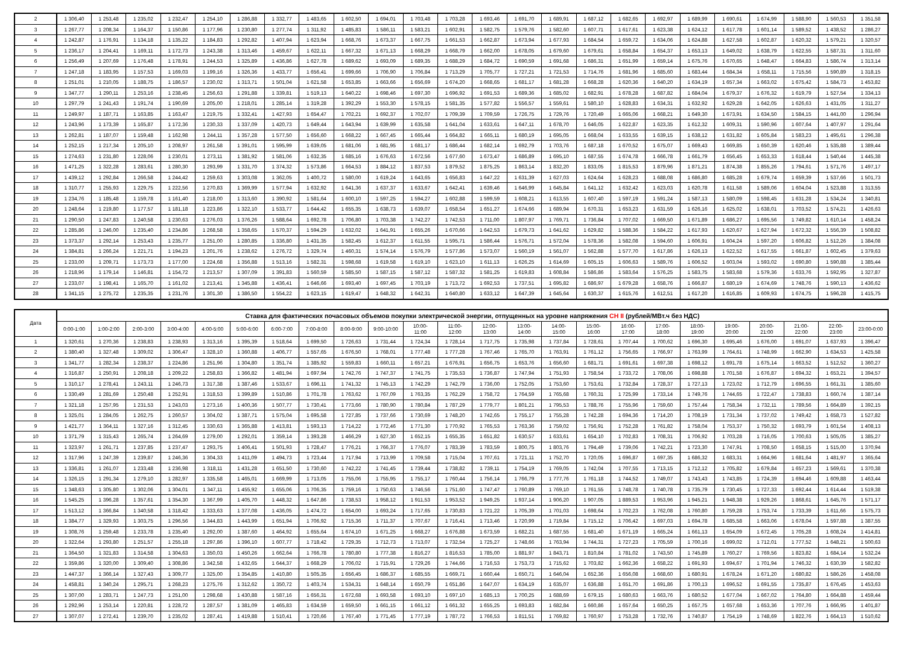| 2 | 1 306,40 | 1 253,48 | 1 235,02 | 1 232,47 | 1 254,10 | 1 286,88 | 1 332,77 | 1 483,65 | 1 602,50 | 1 694,01 | 1 703,48 | 1 703,28 | 1 693,46 | 1 691,70 | 1 689,91 | 1 687,12 | 1 682,65 | 1 692,97 | 1 689,99 | 1 690,61 | 1 674,99 | 1 588,90 | 1 560,53 | 1 351,58 |
| 3 | 1 267,77 | 1 208,34 | 1 164,37 | 1 150,86 | 1 177,96 | 1 230,80 | 1 277,74 | 1 311,92 | 1 485,83 | 1 586,11 | 1 583,21 | 1 602,91 | 1 582,75 | 1 579,76 | 1 582,60 | 1 607,71 | 1 617,61 | 1 623,38 | 1 624,12 | 1 617,78 | 1 601,14 | 1 589,52 | 1 438,52 | 1 286,27 |
| 4 | 1 242,87 | 1 176,91 | 1 134,18 | 1 135,22 | 1 184,83 | 1 292,82 | 1 407,94 | 1 623,94 | 1 668,76 | 1 673,37 | 1 667,75 | 1 661,53 | 1 662,87 | 1 673,94 | 1 677,93 | 1 684,54 | 1 659,72 | 1 634,06 | 1 624,88 | 1 627,58 | 1 602,87 | 1 620,32 | 1 579,21 | 1 320,57 |
| 5 | 1 236,17 | 1 204,41 | 1 169,11 | 1 172,73 | 1 243,38 | 1 313,46 | 1 459,67 | 1 622,11 | 1 667,32 | 1 671,13 | 1 668,29 | 1 668,79 | 1 662,00 | 1 678,05 | 1 679,60 | 1 679,61 | 1 658,84 | 1 654,37 | 1 653,13 | 1 649,02 | 1 638,79 | 1 622,55 | 1 587,31 | 1 311,60 |
| 6 | 1 256,49 | 1 207,69 | 1 176,48 | 1 178,91 | 1 244,53 | 1 325,89 | 1 436,86 | 1 627,78 | 1 689,62 | 1 693,09 | 1 689,35 | 1 688,29 | 1 684,72 | 1 690,59 | 1 691,68 | 1 686,31 | 1 651,99 | 1 659,14 | 1 675,76 | 1 670,65 | 1 648,47 | 1 664,83 | 1 586,74 | 1 313,14 |
| 7 | 1 247,18 | 1 183,95 | 1 157,53 | 1 169,03 | 1 199,16 | 1 326,36 | 1 433,77 | 1 656,41 | 1 699,66 | 1 706,90 | 1 706,84 | 1 713,29 | 1 705,77 | 1 727,21 | 1 721,53 | 1 714,76 | 1 681,96 | 1 685,60 | 1 683,44 | 1 684,34 | 1 658,11 | 1 715,56 | 1 590,89 | 1 318,15 |
| 8 | 1 251,01 | 1 210,05 | 1 188,75 | 1 186,57 | 1 230,02 | 1 313,71 | 1 501,04 | 1 621,58 | 1 653,85 | 1 663,66 | 1 656,69 | 1 674,20 | 1 668,65 | 1 681,17 | 1 681,28 | 1 668,28 | 1 620,36 | 1 640,20 | 1 634,19 | 1 657,34 | 1 663,02 | 1 675,42 | 1 584,73 | 1 453,82 |
| 9 | 1 347,77 | 1 290,11 | 1 253,16 | 1 238,45 | 1 256,63 | 1 291,88 | 1 339,81 | 1 519,13 | 1 640,22 | 1 698,46 | 1 697,30 | 1 696,92 | 1 691,53 | 1 689,36 | 1 685,02 | 1 682,91 | 1 678,28 | 1 687,82 | 1 684,04 | 1 679,37 | 1 676,32 | 1 619,79 | 1 527,54 | 1 334,13 |
| 10 | 1 297,79 | 1 241,43 | 1 191,74 | 1 190,69 | 1 205,00 | 1 218,01 | 1 285,14 | 1 319,28 | 1 392,29 | 1 553,30 | 1 578,15 | 1 581,35 | 1 577,82 | 1 556,57 | 1 559,61 | 1 580,10 | 1 628,83 | 1 634,31 | 1 632,92 | 1 629,28 | 1 642,05 | 1 626,63 | 1 431,05 | 1 311,27 |
| 11 | 1 249,97 | 1 187,71 | 1 163,85 | 1 163,47 | 1 219,75 | 1 332,41 | 1 427,93 | 1 654,47 | 1 702,21 | 1 692,37 | 1 702,07 | 1 709,39 | 1 709,59 | 1 726,75 | 1 729,76 | 1 720,49 | 1 665,06 | 1 668,21 | 1 649,30 | 1 673,91 | 1 634,50 | 1 584,15 | 1 441,00 | 1 296,94 |
| 12 | 1 243,96 | 1 173,39 | 1 165,87 | 1 172,36 | 1 230,33 | 1 337,09 | 1 420,73 | 1 649,44 | 1 643,94 | 1 639,99 | 1 635,58 | 1 641,04 | 1 633,61 | 1 647,11 | 1 678,70 | 1 646,05 | 1 622,87 | 1 623,35 | 1 612,32 | 1 609,31 | 1 590,96 | 1 607,64 | 1 407,97 | 1 291,64 |
| 13 | 1 262,81 | 1 187,07 | 1 159,48 | 1 162,98 | 1 244,11 | 1 357,28 | 1 577,50 | 1 656,60 | 1 668,22 | 1 667,45 | 1 665,44 | 1 664,82 | 1 665,11 | 1 680,19 | 1 695,05 | 1 668,04 | 1 633,55 | 1 639,15 | 1 638,12 | 1 631,82 | 1 605,84 | 1 583,23 | 1 495,61 | 1 296,38 |
| 14 | 1 252,15 | 1 217,34 | 1 205,10 | 1 208,97 | 1 261,58 | 1 391,01 | 1 595,99 | 1 639,05 | 1 681,06 | 1 681,95 | 1 681,17 | 1 686,44 | 1 682,14 | 1 692,79 | 1 703,76 | 1 687,18 | 1 670,52 | 1 675,07 | 1 669,43 | 1 669,85 | 1 650,39 | 1 620,46 | 1 535,88 | 1 389,44 |
| 15 | 1 274,63 | 1 231,80 | 1 228,06 | 1 230,01 | 1 273,11 | 1 381,92 | 1 581,06 | 1 632,35 | 1 685,16 | 1 676,63 | 1 672,56 | 1 677,60 | 1 673,47 | 1 686,89 | 1 695,10 | 1 687,55 | 1 674,78 | 1 666,78 | 1 661,79 | 1 656,45 | 1 653,33 | 1 618,44 | 1 540,44 | 1 445,38 |
| 16 | 1 471,25 | 1 322,28 | 1 283,61 | 1 280,30 | 1 293,99 | 1 331,70 | 1 374,32 | 1 573,86 | 1 664,53 | 1 884,12 | 1 837,53 | 1 879,52 | 1 875,25 | 1 863,14 | 1 832,20 | 1 833,05 | 1 815,53 | 1 879,96 | 1 871,21 | 1 874,38 | 1 855,26 | 1 794,61 | 1 571,76 | 1 497,17 |
| 17 | 1 439,12 | 1 292,84 | 1 266,58 | 1 244,42 | 1 259,63 | 1 303,08 | 1 362,05 | 1 400,72 | 1 580,00 | 1 619,24 | 1 643,65 | 1 656,83 | 1 647,22 | 1 631,39 | 1 627,03 | 1 624,64 | 1 628,23 | 1 688,08 | 1 686,80 | 1 685,28 | 1 679,74 | 1 659,39 | 1 537,66 | 1 501,73 |
| 18 | 1 310,77 | 1 255,93 | 1 229,75 | 1 222,56 | 1 270,83 | 1 369,99 | 1 577,94 | 1 632,92 | 1 641,36 | 1 637,37 | 1 633,67 | 1 642,41 | 1 639,46 | 1 646,99 | 1 645,84 | 1 641,12 | 1 632,42 | 1 623,03 | 1 620,78 | 1 611,58 | 1 589,06 | 1 604,04 | 1 523,88 | 1 313,55 |
| 19 | 1 234,76 | 1 185,48 | 1 159,78 | 1 161,40 | 1 218,00 | 1 313,60 | 1 390,92 | 1 581,64 | 1 600,10 | 1 597,25 | 1 594,27 | 1 602,88 | 1 599,59 | 1 608,21 | 1 613,55 | 1 607,40 | 1 597,19 | 1 591,24 | 1 587,13 | 1 580,09 | 1 598,45 | 1 631,28 | 1 534,24 | 1 340,81 |
| 20 | 1 248,64 | 1 219,80 | 1 177,57 | 1 181,18 | 1 223,86 | 1 322,10 | 1 533,77 | 1 644,42 | 1 655,35 | 1 638,73 | 1 639,07 | 1 658,54 | 1 651,27 | 1 674,66 | 1 689,94 | 1 670,31 | 1 653,23 | 1 631,59 | 1 626,16 | 1 625,02 | 1 638,01 | 1 703,52 | 1 574,21 | 1 426,63 |
| 21 | 1 290,50 | 1 247,83 | 1 240,58 | 1 230,63 | 1 276,03 | 1 376,26 | 1 588,64 | 1 692,78 | 1 706,80 | 1 703,38 | 1 742,27 | 1 742,53 | 1 711,00 | 1 807,97 | 1 769,71 | 1 736,84 | 1 707,02 | 1 669,50 | 1 671,89 | 1 686,27 | 1 695,56 | 1 749,82 | 1 610,14 | 1 458,24 |
| 22 | 1 285,86 | 1 246,00 | 1 235,40 | 1 234,86 | 1 268,58 | 1 358,65 | 1 570,37 | 1 594,29 | 1 632,02 | 1 641,91 | 1 655,26 | 1 670,66 | 1 642,53 | 1 679,73 | 1 641,62 | 1 629,82 | 1 588,36 | 1 584,22 | 1 617,93 | 1 620,67 | 1 627,94 | 1 672,32 | 1 556,39 | 1 508,82 |
| 23 | 1 373,37 | 1 292,14 | 1 253,43 | 1 235,77 | 1 251,00 | 1 280,85 | 1 336,80 | 1 431,35 | 1 582,45 | 1 612,37 | 1 611,55 | 1 595,71 | 1 586,44 | 1 576,71 | 1 572,04 | 1 578,36 | 1 582,08 | 1 594,60 | 1 606,91 | 1 604,24 | 1 597,20 | 1 606,82 | 1 512,26 | 1 384,08 |
| 24 | 1 384,81 | 1 266,24 | 1 221,71 | 1 194,23 | 1 201,76 | 1 238,62 | 1 276,72 | 1 329,74 | 1 460,31 | 1 574,14 | 1 576,79 | 1 577,86 | 1 573,07 | 1 560,19 | 1 561,07 | 1 562,88 | 1 577,70 | 1 617,86 | 1 626,13 | 1 622,52 | 1 617,55 | 1 661,87 | 1 602,45 | 1 379,63 |
| 25 | 1 233,00 | 1 209,71 | 1 173,73 | 1 177,00 | 1 224,68 | 1 356,88 | 1 513,16 | 1 582,31 | 1 598,68 | 1 619,58 | 1 619,10 | 1 623,10 | 1 611,13 | 1 626,25 | 1 614,69 | 1 605,15 | 1 606,63 | 1 589,76 | 1 606,52 | 1 603,04 | 1 593,02 | 1 690,80 | 1 590,88 | 1 385,44 |
| 26 | 1 218,96 | 1 179,14 | 1 146,81 | 1 154,72 | 1 213,57 | 1 307,09 | 1 391,83 | 1 560,59 | 1 585,50 | 1 587,15 | 1 587,12 | 1 587,32 | 1 581,25 | 1 619,83 | 1 608,84 | 1 586,86 | 1 583,64 | 1 576,25 | 1 583,75 | 1 583,68 | 1 579,36 | 1 633,76 | 1 592,95 | 1 327,87 |
| 27 | 1 233,07 | 1 198,41 | 1 165,70 | 1 161,02 | 1 213,41 | 1 345,88 | 1 436,41 | 1 646,66 | 1 693,40 | 1 697,45 | 1 703,19 | 1 713,72 | 1 692,53 | 1 737,51 | 1 695,82 | 1 686,97 | 1 679,28 | 1 658,76 | 1 666,87 | 1 680,19 | 1 674,69 | 1 748,76 | 1 590,13 | 1 436,62 |
| 28 | 1 341,15 | 1 275,72 | 1 235,35 | 1 231,76 | 1 301,30 | 1 386,50 | 1 554,22 | 1 623,15 | 1 619,47 | 1 648,32 | 1 642,31 | 1 640,80 | 1 633,12 | 1 647,39 | 1 645,64 | 1 630,37 | 1 615,76 | 1 612,51 | 1 617,20 | 1 616,85 | 1 609,93 | 1 674,75 | 1 596,28 | 1 415,75 |
| Дата | Ставка для фактических почасовых объемов покупки электрической энергии, отпущенных на уровне напряжения СН II (рублей/МВт.ч без НДС) | | | | | | | | | | | | | | | | | | | | | | | |
| --- | --- | --- | --- | --- | --- | --- | --- | --- | --- | --- | --- | --- | --- | --- | --- | --- | --- | --- | --- | --- | --- | --- | --- | --- |
| | 0:00-1:00 | 1:00-2:00 | 2:00-3:00 | 3:00-4:00 | 4:00-5:00 | 5:00-6:00 | 6:00-7:00 | 7:00-8:00 | 8:00-9:00 | 9:00-10:00 | 10:00- 11:00 | 11:00- 12:00 | 12:00- 13:00 | 13:00- 14:00 | 14:00- 15:00 | 15:00- 16:00 | 16:00- 17:00 | 17:00- 18:00 | 18:00- 19:00 | 19:00- 20:00 | 20:00- 21:00 | 21:00- 22:00 | 22:00- 23:00 | 23:00-0:00 |
| 1 | 1 320,61 | 1 270,36 | 1 238,83 | 1 238,93 | 1 313,16 | 1 395,39 | 1 518,64 | 1 699,50 | 1 726,63 | 1 731,44 | 1 724,34 | 1 728,14 | 1 717,75 | 1 735,98 | 1 737,84 | 1 728,61 | 1 707,44 | 1 700,62 | 1 696,30 | 1 695,46 | 1 676,00 | 1 691,07 | 1 637,93 | 1 396,47 |
| 2 | 1 380,40 | 1 327,48 | 1 309,02 | 1 306,47 | 1 328,10 | 1 360,88 | 1 406,77 | 1 557,65 | 1 676,50 | 1 768,01 | 1 777,48 | 1 777,28 | 1 767,46 | 1 765,70 | 1 763,91 | 1 761,12 | 1 756,65 | 1 766,97 | 1 763,99 | 1 764,61 | 1 748,99 | 1 662,90 | 1 634,53 | 1 425,58 |
| 3 | 1 341,77 | 1 282,34 | 1 238,37 | 1 224,86 | 1 251,96 | 1 304,80 | 1 351,74 | 1 385,92 | 1 559,83 | 1 660,11 | 1 657,21 | 1 676,91 | 1 656,75 | 1 653,76 | 1 656,60 | 1 681,71 | 1 691,61 | 1 697,38 | 1 698,12 | 1 691,78 | 1 675,14 | 1 663,52 | 1 512,52 | 1 360,27 |
| 4 | 1 316,87 | 1 250,91 | 1 208,18 | 1 209,22 | 1 258,83 | 1 366,82 | 1 481,94 | 1 697,94 | 1 742,76 | 1 747,37 | 1 741,75 | 1 735,53 | 1 736,87 | 1 747,94 | 1 751,93 | 1 758,54 | 1 733,72 | 1 708,06 | 1 698,88 | 1 701,58 | 1 676,87 | 1 694,32 | 1 653,21 | 1 394,57 |
| 5 | 1 310,17 | 1 278,41 | 1 243,11 | 1 246,73 | 1 317,38 | 1 387,46 | 1 533,67 | 1 696,11 | 1 741,32 | 1 745,13 | 1 742,29 | 1 742,79 | 1 736,00 | 1 752,05 | 1 753,60 | 1 753,61 | 1 732,84 | 1 728,37 | 1 727,13 | 1 723,02 | 1 712,79 | 1 696,55 | 1 661,31 | 1 385,60 |
| 6 | 1 330,49 | 1 281,69 | 1 250,48 | 1 252,91 | 1 318,53 | 1 399,89 | 1 510,86 | 1 701,78 | 1 763,62 | 1 767,09 | 1 763,35 | 1 762,29 | 1 758,72 | 1 764,59 | 1 765,68 | 1 760,31 | 1 725,99 | 1 733,14 | 1 749,76 | 1 744,65 | 1 722,47 | 1 738,83 | 1 660,74 | 1 387,14 |
| 7 | 1 321,18 | 1 257,95 | 1 231,53 | 1 243,03 | 1 273,16 | 1 400,36 | 1 507,77 | 1 730,41 | 1 773,66 | 1 780,90 | 1 780,84 | 1 787,29 | 1 779,77 | 1 801,21 | 1 795,53 | 1 788,76 | 1 755,96 | 1 759,60 | 1 757,44 | 1 758,34 | 1 732,11 | 1 789,56 | 1 664,89 | 1 392,15 |
| 8 | 1 325,01 | 1 284,05 | 1 262,75 | 1 260,57 | 1 304,02 | 1 387,71 | 1 575,04 | 1 695,58 | 1 727,85 | 1 737,66 | 1 730,69 | 1 748,20 | 1 742,65 | 1 755,17 | 1 755,28 | 1 742,28 | 1 694,36 | 1 714,20 | 1 708,19 | 1 731,34 | 1 737,02 | 1 749,42 | 1 658,73 | 1 527,82 |
| 9 | 1 421,77 | 1 364,11 | 1 327,16 | 1 312,45 | 1 330,63 | 1 365,88 | 1 413,81 | 1 593,13 | 1 714,22 | 1 772,46 | 1 771,30 | 1 770,92 | 1 765,53 | 1 763,36 | 1 759,02 | 1 756,91 | 1 752,28 | 1 761,82 | 1 758,04 | 1 753,37 | 1 750,32 | 1 693,79 | 1 601,54 | 1 408,13 |
| 10 | 1 371,79 | 1 315,43 | 1 265,74 | 1 264,69 | 1 279,00 | 1 292,01 | 1 359,14 | 1 393,28 | 1 466,29 | 1 627,30 | 1 652,15 | 1 655,35 | 1 651,82 | 1 630,57 | 1 633,61 | 1 654,10 | 1 702,83 | 1 708,31 | 1 706,92 | 1 703,28 | 1 716,05 | 1 700,63 | 1 505,05 | 1 385,27 |
| 11 | 1 323,97 | 1 261,71 | 1 237,85 | 1 237,47 | 1 293,75 | 1 406,41 | 1 501,93 | 1 728,47 | 1 776,21 | 1 766,37 | 1 776,07 | 1 783,39 | 1 783,59 | 1 800,75 | 1 803,76 | 1 794,49 | 1 739,06 | 1 742,21 | 1 723,30 | 1 747,91 | 1 708,50 | 1 658,15 | 1 515,00 | 1 370,94 |
| 12 | 1 317,96 | 1 247,39 | 1 239,87 | 1 246,36 | 1 304,33 | 1 411,09 | 1 494,73 | 1 723,44 | 1 717,94 | 1 713,99 | 1 709,58 | 1 715,04 | 1 707,61 | 1 721,11 | 1 752,70 | 1 720,05 | 1 696,87 | 1 697,35 | 1 686,32 | 1 683,31 | 1 664,96 | 1 681,64 | 1 481,97 | 1 365,64 |
| 13 | 1 336,81 | 1 261,07 | 1 233,48 | 1 236,98 | 1 318,11 | 1 431,28 | 1 651,50 | 1 730,60 | 1 742,22 | 1 741,45 | 1 739,44 | 1 738,82 | 1 739,11 | 1 754,19 | 1 769,05 | 1 742,04 | 1 707,55 | 1 713,15 | 1 712,12 | 1 705,82 | 1 679,84 | 1 657,23 | 1 569,61 | 1 370,38 |
| 14 | 1 326,15 | 1 291,34 | 1 279,10 | 1 282,97 | 1 335,58 | 1 465,01 | 1 669,99 | 1 713,05 | 1 755,06 | 1 755,95 | 1 755,17 | 1 760,44 | 1 756,14 | 1 766,79 | 1 777,76 | 1 761,18 | 1 744,52 | 1 749,07 | 1 743,43 | 1 743,85 | 1 724,39 | 1 694,46 | 1 609,88 | 1 463,44 |
| 15 | 1 348,63 | 1 305,80 | 1 302,06 | 1 304,01 | 1 347,11 | 1 455,92 | 1 655,06 | 1 706,35 | 1 759,16 | 1 750,63 | 1 746,56 | 1 751,60 | 1 747,47 | 1 760,89 | 1 769,10 | 1 761,55 | 1 748,78 | 1 740,78 | 1 735,79 | 1 730,45 | 1 727,33 | 1 692,44 | 1 614,44 | 1 519,38 |
| 16 | 1 545,25 | 1 396,28 | 1 357,61 | 1 354,30 | 1 367,99 | 1 405,70 | 1 448,32 | 1 647,86 | 1 738,53 | 1 958,12 | 1 911,53 | 1 953,52 | 1 949,25 | 1 937,14 | 1 906,20 | 1 907,05 | 1 889,53 | 1 953,96 | 1 945,21 | 1 948,38 | 1 929,26 | 1 868,61 | 1 645,76 | 1 571,17 |
| 17 | 1 513,12 | 1 366,84 | 1 340,58 | 1 318,42 | 1 333,63 | 1 377,08 | 1 436,05 | 1 474,72 | 1 654,00 | 1 693,24 | 1 717,65 | 1 730,83 | 1 721,22 | 1 705,39 | 1 701,03 | 1 698,64 | 1 702,23 | 1 762,08 | 1 760,80 | 1 759,28 | 1 753,74 | 1 733,39 | 1 611,66 | 1 575,73 |
| 18 | 1 384,77 | 1 329,93 | 1 303,75 | 1 296,56 | 1 344,83 | 1 443,99 | 1 651,94 | 1 706,92 | 1 715,36 | 1 711,37 | 1 707,67 | 1 716,41 | 1 713,46 | 1 720,99 | 1 719,84 | 1 715,12 | 1 706,42 | 1 697,03 | 1 694,78 | 1 685,58 | 1 663,06 | 1 678,04 | 1 597,88 | 1 387,55 |
| 19 | 1 308,76 | 1 259,48 | 1 233,78 | 1 235,40 | 1 292,00 | 1 387,60 | 1 464,92 | 1 655,64 | 1 674,10 | 1 671,25 | 1 668,27 | 1 676,88 | 1 673,59 | 1 682,21 | 1 687,55 | 1 681,40 | 1 671,19 | 1 665,24 | 1 661,13 | 1 654,09 | 1 672,45 | 1 705,28 | 1 608,24 | 1 414,81 |
| 20 | 1 322,64 | 1 293,80 | 1 251,57 | 1 255,18 | 1 297,86 | 1 396,10 | 1 607,77 | 1 718,42 | 1 729,35 | 1 712,73 | 1 713,07 | 1 732,54 | 1 725,27 | 1 748,66 | 1 763,94 | 1 744,31 | 1 727,23 | 1 705,59 | 1 700,16 | 1 699,02 | 1 712,01 | 1 777,52 | 1 648,21 | 1 500,63 |
| 21 | 1 364,50 | 1 321,83 | 1 314,58 | 1 304,63 | 1 350,03 | 1 450,26 | 1 662,64 | 1 766,78 | 1 780,80 | 1 777,38 | 1 816,27 | 1 816,53 | 1 785,00 | 1 881,97 | 1 843,71 | 1 810,84 | 1 781,02 | 1 743,50 | 1 745,89 | 1 760,27 | 1 769,56 | 1 823,82 | 1 684,14 | 1 532,24 |
| 22 | 1 359,86 | 1 320,00 | 1 309,40 | 1 308,86 | 1 342,58 | 1 432,65 | 1 644,37 | 1 668,29 | 1 706,02 | 1 715,91 | 1 729,26 | 1 744,66 | 1 716,53 | 1 753,73 | 1 715,62 | 1 703,82 | 1 662,36 | 1 658,22 | 1 691,93 | 1 694,67 | 1 701,94 | 1 746,32 | 1 630,39 | 1 582,82 |
| 23 | 1 447,37 | 1 366,14 | 1 327,43 | 1 309,77 | 1 325,00 | 1 354,85 | 1 410,80 | 1 505,35 | 1 656,45 | 1 686,37 | 1 685,55 | 1 669,71 | 1 660,44 | 1 650,71 | 1 646,04 | 1 652,36 | 1 656,08 | 1 668,60 | 1 680,91 | 1 678,24 | 1 671,20 | 1 680,82 | 1 586,26 | 1 458,08 |
| 24 | 1 458,81 | 1 340,24 | 1 295,71 | 1 268,23 | 1 275,76 | 1 312,62 | 1 350,72 | 1 403,74 | 1 534,31 | 1 648,14 | 1 650,79 | 1 651,86 | 1 647,07 | 1 634,19 | 1 635,07 | 1 636,88 | 1 651,70 | 1 691,86 | 1 700,13 | 1 696,52 | 1 691,55 | 1 735,87 | 1 676,45 | 1 453,63 |
| 25 | 1 307,00 | 1 283,71 | 1 247,73 | 1 251,00 | 1 298,68 | 1 430,88 | 1 587,16 | 1 656,31 | 1 672,68 | 1 693,58 | 1 693,10 | 1 697,10 | 1 685,13 | 1 700,25 | 1 688,69 | 1 679,15 | 1 680,63 | 1 663,76 | 1 680,52 | 1 677,04 | 1 667,02 | 1 764,80 | 1 664,88 | 1 459,44 |
| 26 | 1 292,96 | 1 253,14 | 1 220,81 | 1 228,72 | 1 287,57 | 1 381,09 | 1 465,83 | 1 634,59 | 1 659,50 | 1 661,15 | 1 661,12 | 1 661,32 | 1 655,25 | 1 693,83 | 1 682,84 | 1 660,86 | 1 657,64 | 1 650,25 | 1 657,75 | 1 657,68 | 1 653,36 | 1 707,76 | 1 666,95 | 1 401,87 |
| 27 | 1 307,07 | 1 272,41 | 1 239,70 | 1 235,02 | 1 287,41 | 1 419,88 | 1 510,41 | 1 720,66 | 1 767,40 | 1 771,45 | 1 777,19 | 1 787,72 | 1 766,53 | 1 811,51 | 1 769,82 | 1 760,97 | 1 753,28 | 1 732,76 | 1 740,87 | 1 754,19 | 1 748,69 | 1 822,76 | 1 664,13 | 1 510,62 |